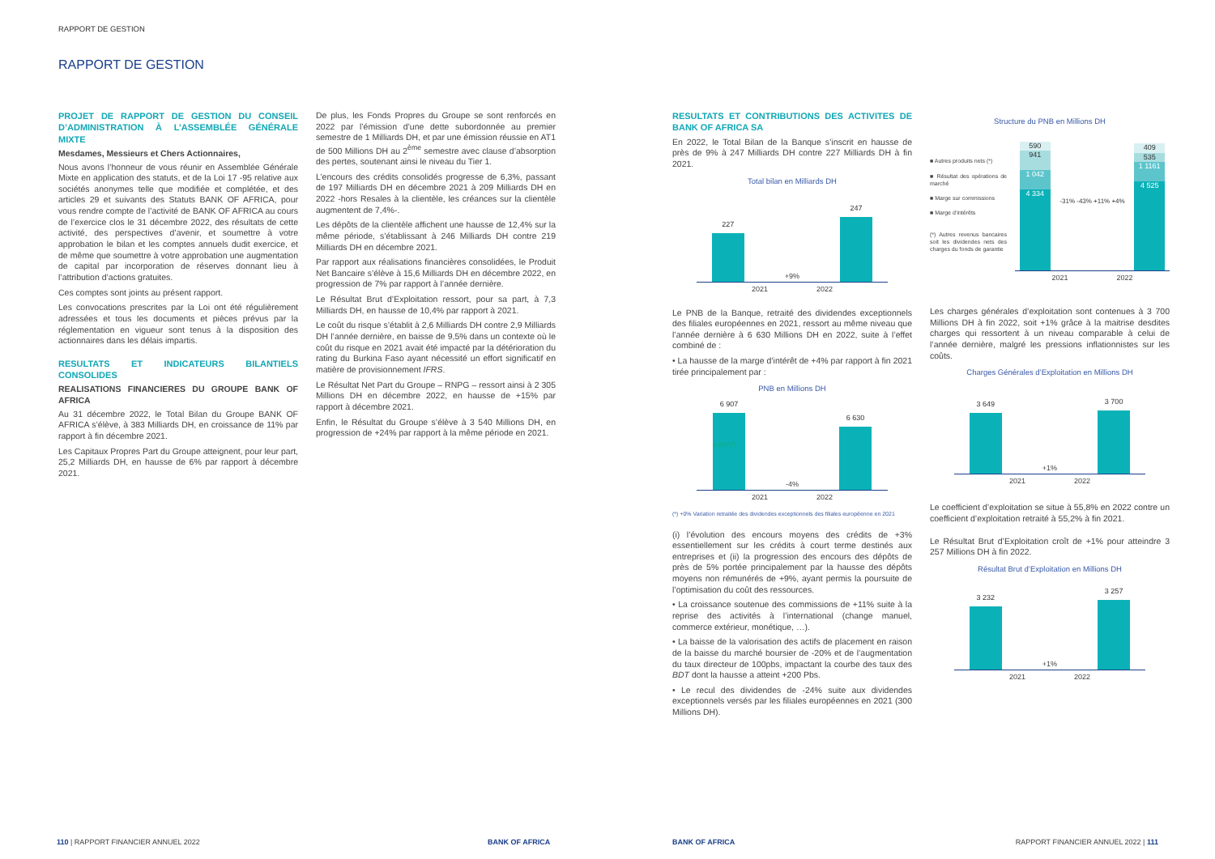RAPPORT DE GESTION
RAPPORT DE GESTION
PROJET DE RAPPORT DE GESTION DU CONSEIL D’ADMINISTRATION À L’ASSEMBLÉE GÉNÉRALE MIXTE
Mesdames, Messieurs et Chers Actionnaires,
Nous avons l’honneur de vous réunir en Assemblée Générale Mixte en application des statuts, et de la Loi 17 -95 relative aux sociétés anonymes telle que modifiée et complétée, et des articles 29 et suivants des Statuts BANK OF AFRICA, pour vous rendre compte de l’activité de BANK OF AFRICA au cours de l’exercice clos le 31 décembre 2022, des résultats de cette activité, des perspectives d’avenir, et soumettre à votre approbation le bilan et les comptes annuels dudit exercice, et de même que soumettre à votre approbation une augmentation de capital par incorporation de réserves donnant lieu à l’attribution d’actions gratuites.
Ces comptes sont joints au présent rapport.
Les convocations prescrites par la Loi ont été régulièrement adressées et tous les documents et pièces prévus par la réglementation en vigueur sont tenus à la disposition des actionnaires dans les délais impartis.
RESULTATS ET INDICATEURS BILANTIELS CONSOLIDES
REALISATIONS FINANCIERES DU GROUPE BANK OF AFRICA
Au 31 décembre 2022, le Total Bilan du Groupe BANK OF AFRICA s’élève, à 383 Milliards DH, en croissance de 11% par rapport à fin décembre 2021.
Les Capitaux Propres Part du Groupe atteignent, pour leur part, 25,2 Milliards DH, en hausse de 6% par rapport à décembre 2021.
De plus, les Fonds Propres du Groupe se sont renforcés en 2022 par l’émission d’une dette subordonnée au premier semestre de 1 Milliards DH, et par une émission réussie en AT1 de 500 Millions DH au 2<sup>ème</sup> semestre avec clause d’absorption des pertes, soutenant ainsi le niveau du Tier 1.
L’encours des crédits consolidés progresse de 6,3%, passant de 197 Milliards DH en décembre 2021 à 209 Milliards DH en 2022 -hors Resales à la clientèle, les créances sur la clientèle augmentent de 7,4%-.
Les dépôts de la clientèle affichent une hausse de 12,4% sur la même période, s’établissant à 246 Milliards DH contre 219 Milliards DH en décembre 2021.
Par rapport aux réalisations financières consolidées, le Produit Net Bancaire s’élève à 15,6 Milliards DH en décembre 2022, en progression de 7% par rapport à l’année dernière.
Le Résultat Brut d’Exploitation ressort, pour sa part, à 7,3 Milliards DH, en hausse de 10,4% par rapport à 2021.
Le coût du risque s’établit à 2,6 Milliards DH contre 2,9 Milliards DH l’année dernière, en baisse de 9,5% dans un contexte où le coût du risque en 2021 avait été impacté par la détérioration du rating du Burkina Faso ayant nécessité un effort significatif en matière de provisionnement IFRS.
Le Résultat Net Part du Groupe – RNPG – ressort ainsi à 2 305 Millions DH en décembre 2022, en hausse de +15% par rapport à décembre 2021.
Enfin, le Résultat du Groupe s’élève à 3 540 Millions DH, en progression de +24% par rapport à la même période en 2021.
110 | RAPPORT FINANCIER ANNUEL 2022
BANK OF AFRICA
RESULTATS ET CONTRIBUTIONS DES ACTIVITES DE BANK OF AFRICA SA
En 2022, le Total Bilan de la Banque s’inscrit en hausse de près de 9% à 247 Milliards DH contre 227 Milliards DH à fin 2021.
Total bilan en Milliards DH
227
+9%
247
2021 2022
Le PNB de la Banque, retraité des dividendes exceptionnels des filiales européennes en 2021, ressort au même niveau que l’année dernière à 6 630 Millions DH en 2022, suite à l’effet combiné de :
• La hausse de la marge d’intérêt de +4% par rapport à fin 2021 tirée principalement par :
PNB en Millions DH
6 907
6 607(*)
-4%
6 630
2021 2022
(*) +0% Variation retraitée des dividendes exceptionnels des filiales européenne en 2021
(i) l’évolution des encours moyens des crédits de +3% essentiellement sur les crédits à court terme destinés aux entreprises et (ii) la progression des encours des dépôts de près de 5% portée principalement par la hausse des dépôts moyens non rémunérés de +9%, ayant permis la poursuite de l’optimisation du coût des ressources.
• La croissance soutenue des commissions de +11% suite à la reprise des activités à l’international (change manuel, commerce extérieur, monétique, …).
• La baisse de la valorisation des actifs de placement en raison de la baisse du marché boursier de -20% et de l’augmentation du taux directeur de 100pbs, impactant la courbe des taux des BDT dont la hausse a atteint +200 Pbs.
• Le recul des dividendes de -24% suite aux dividendes exceptionnels versés par les filiales européennes en 2021 (300 Millions DH).
Structure du PNB en Millions DH
■ Autres produits nets (*)
■ Résultat des opérations de marché
■ Marge sur commissions
■ Marge d’intérêts
(*) Autres revenus bancaires soit les dividendes nets des charges du fonds de garantie
590
941
1 042
4 334
-31% -43% +11% +4%
409
535
1 1161
4 525
2021 2022
Les charges générales d’exploitation sont contenues à 3 700 Millions DH à fin 2022, soit +1% grâce à la maitrise desdites charges qui ressortent à un niveau comparable à celui de l’année dernière, malgré les pressions inflationnistes sur les coûts.
Charges Générales d’Exploitation en Millions DH
3 649
+1%
3 700
2021 2022
Le coefficient d’exploitation se situe à 55,8% en 2022 contre un coefficient d’exploitation retraité à 55,2% à fin 2021.
Le Résultat Brut d’Exploitation croît de +1% pour atteindre 3 257 Millions DH à fin 2022.
Résultat Brut d’Exploitation en Millions DH
3 232
+1%
3 257
2021 2022
BANK OF AFRICA
RAPPORT FINANCIER ANNUEL 2022 | 111